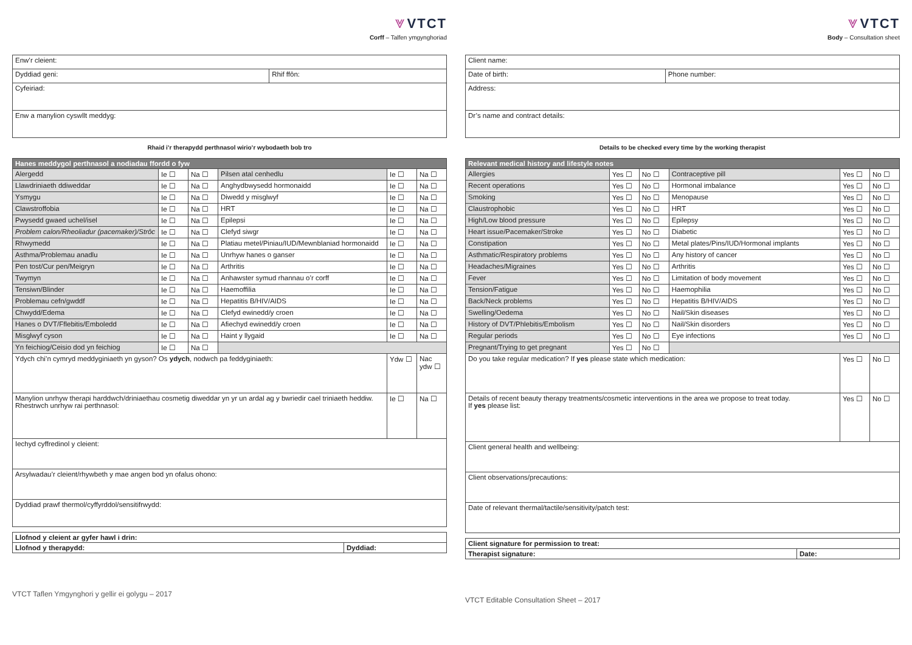⩔ VTCT
Corff – Talfen ymgynghoriad
| Enw’r cleient: | |
| Dyddiad geni: | Rhif ffôn: |
| Cyfeiriad: | |
| Enw a manylion cyswllt meddyg: | |
Rhaid i’r therapydd perthnasol wirio’r wybodaeth bob tro
| Hanes meddygol perthnasol a nodiadau ffordd o fyw | | | | | |
| Alergedd | Ie ☐ | Na ☐ | Pilsen atal cenhedlu | Ie ☐ | Na ☐ |
| Llawdriniaeth ddiweddar | Ie ☐ | Na ☐ | Anghydbwysedd hormonaidd | Ie ☐ | Na ☐ |
| Ysmygu | Ie ☐ | Na ☐ | Diwedd y misglwyf | Ie ☐ | Na ☐ |
| Clawstroffobia | Ie ☐ | Na ☐ | HRT | Ie ☐ | Na ☐ |
| Pwysedd gwaed uchel/isel | Ie ☐ | Na ☐ | Epilepsi | Ie ☐ | Na ☐ |
| Problem calon/Rheoliadur (pacemaker)/Strôc | Ie ☐ | Na ☐ | Clefyd siwgr | Ie ☐ | Na ☐ |
| Rhwymedd | Ie ☐ | Na ☐ | Platiau metel/Piniau/IUD/Mewnblaniad hormonaidd | Ie ☐ | Na ☐ |
| Asthma/Problemau anadlu | Ie ☐ | Na ☐ | Unrhyw hanes o ganser | Ie ☐ | Na ☐ |
| Pen tost/Cur pen/Meigryn | Ie ☐ | Na ☐ | Arthritis | Ie ☐ | Na ☐ |
| Twymyn | Ie ☐ | Na ☐ | Anhawster symud rhannau o’r corff | Ie ☐ | Na ☐ |
| Tensiwn/Blinder | Ie ☐ | Na ☐ | Haemoffilia | Ie ☐ | Na ☐ |
| Problemau cefn/gwddf | Ie ☐ | Na ☐ | Hepatitis B/HIV/AIDS | Ie ☐ | Na ☐ |
| Chwydd/Edema | Ie ☐ | Na ☐ | Clefyd ewinedd/y croen | Ie ☐ | Na ☐ |
| Hanes o DVT/Fflebitis/Emboledd | Ie ☐ | Na ☐ | Afiechyd ewinedd/y croen | Ie ☐ | Na ☐ |
| Misglwyf cyson | Ie ☐ | Na ☐ | Haint y llygaid | Ie ☐ | Na ☐ |
| Yn feichiog/Ceisio dod yn feichiog | Ie ☐ | Na ☐ | | | |
| Ydych chi’n cymryd meddyginiaeth yn gyson? Os ydych , nodwch pa feddyginiaeth: | | | | Ydw ☐ | Nac ydw ☐ |
| Manylion unrhyw therapi harddwch/driniaethau cosmetig diweddar yn yr un ardal ag y bwriedir cael triniaeth heddiw. Rhestrwch unrhyw rai perthnasol: | | | | Ie ☐ | Na ☐ |
| Iechyd cyffredinol y cleient: | | | | | |
| Arsylwadau’r cleient/rhywbeth y mae angen bod yn ofalus ohono: | | | | | |
| Dyddiad prawf thermol/cyffyrddol/sensitifrwydd: | | | | | |
| Llofnod y cleient ar gyfer hawl i drin: | |
| Llofnod y therapydd: | Dyddiad: |
VTCT Taflen Ymgynghori y gellir ei golygu – 2017
⩔ VTCT
Body – Consultation sheet
| Client name: | |
| Date of birth: | Phone number: |
| Address: | |
| Dr’s name and contract details: | |
Details to be checked every time by the working therapist
| Relevant medical history and lifestyle notes | | | | | |
| Allergies | Yes ☐ | No ☐ | Contraceptive pill | Yes ☐ | No ☐ |
| Recent operations | Yes ☐ | No ☐ | Hormonal imbalance | Yes ☐ | No ☐ |
| Smoking | Yes ☐ | No ☐ | Menopause | Yes ☐ | No ☐ |
| Claustrophobic | Yes ☐ | No ☐ | HRT | Yes ☐ | No ☐ |
| High/Low blood pressure | Yes ☐ | No ☐ | Epilepsy | Yes ☐ | No ☐ |
| Heart issue/Pacemaker/Stroke | Yes ☐ | No ☐ | Diabetic | Yes ☐ | No ☐ |
| Constipation | Yes ☐ | No ☐ | Metal plates/Pins/IUD/Hormonal implants | Yes ☐ | No ☐ |
| Asthmatic/Respiratory problems | Yes ☐ | No ☐ | Any history of cancer | Yes ☐ | No ☐ |
| Headaches/Migraines | Yes ☐ | No ☐ | Arthritis | Yes ☐ | No ☐ |
| Fever | Yes ☐ | No ☐ | Limitation of body movement | Yes ☐ | No ☐ |
| Tension/Fatigue | Yes ☐ | No ☐ | Haemophilia | Yes ☐ | No ☐ |
| Back/Neck problems | Yes ☐ | No ☐ | Hepatitis B/HIV/AIDS | Yes ☐ | No ☐ |
| Swelling/Oedema | Yes ☐ | No ☐ | Nail/Skin diseases | Yes ☐ | No ☐ |
| History of DVT/Phlebitis/Embolism | Yes ☐ | No ☐ | Nail/Skin disorders | Yes ☐ | No ☐ |
| Regular periods | Yes ☐ | No ☐ | Eye infections | Yes ☐ | No ☐ |
| Pregnant/Trying to get pregnant | Yes ☐ | No ☐ | | | |
| Do you take regular medication? If yes please state which medication: | | | | Yes ☐ | No ☐ |
| Details of recent beauty therapy treatments/cosmetic interventions in the area we propose to treat today. If yes please list: | | | | Yes ☐ | No ☐ |
| Client general health and wellbeing: | | | | | |
| Client observations/precautions: | | | | | |
| Date of relevant thermal/tactile/sensitivity/patch test: | | | | | |
| Client signature for permission to treat: | |
| Therapist signature: | Date: |
VTCT Editable Consultation Sheet – 2017